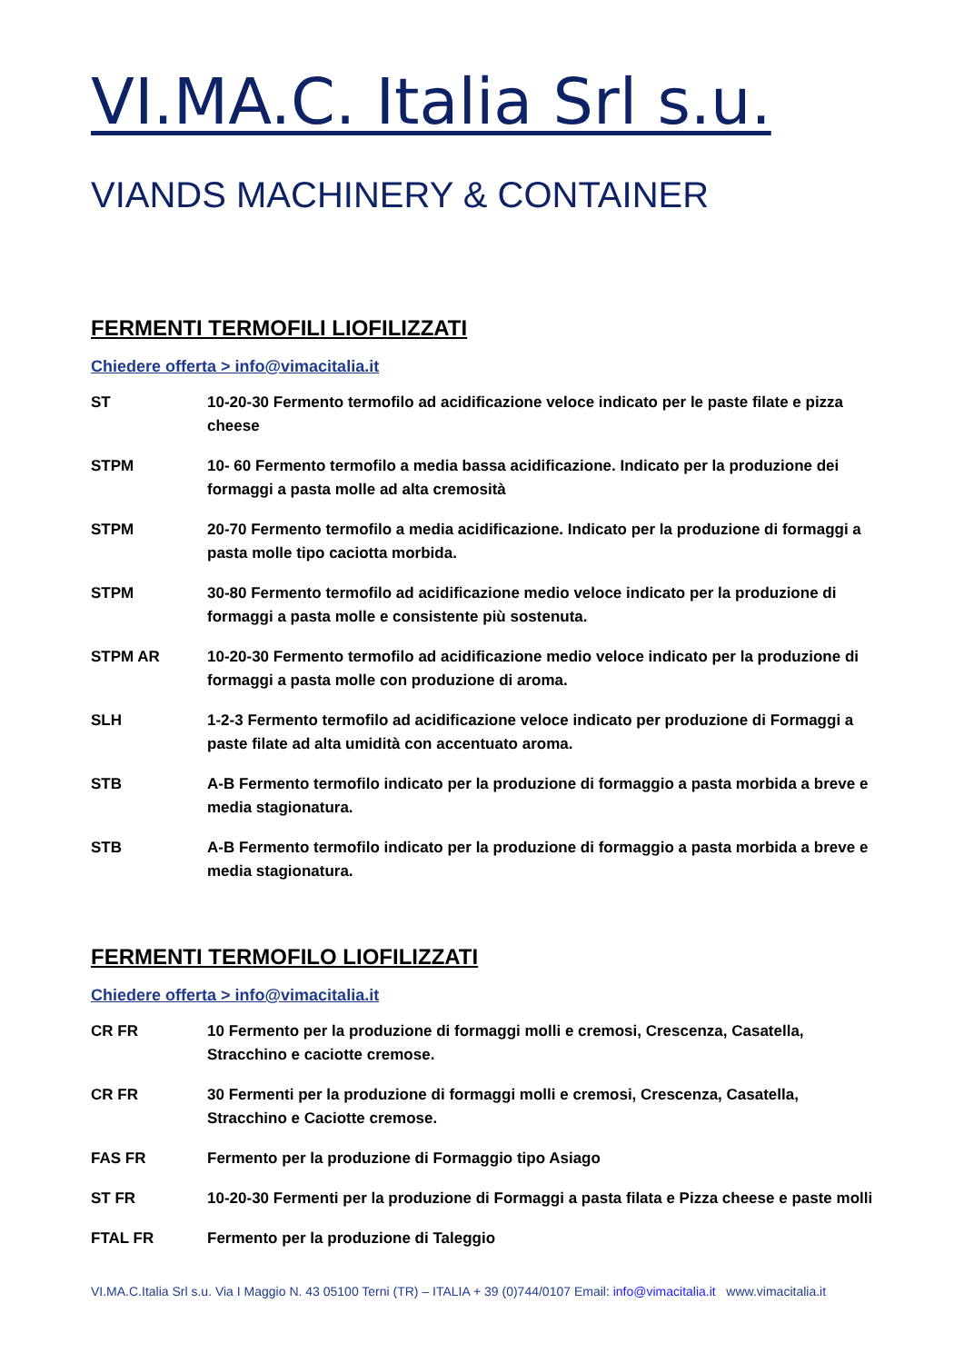VI.MA.C. Italia Srl s.u.
VIANDS MACHINERY & CONTAINER
FERMENTI TERMOFILI LIOFILIZZATI
Chiedere offerta > info@vimacitalia.it
| ST | 10-20-30 Fermento termofilo ad acidificazione veloce indicato per le paste filate e pizza cheese |
| STPM | 10- 60 Fermento termofilo a media bassa acidificazione. Indicato per la produzione dei formaggi a pasta molle ad alta cremosità |
| STPM | 20-70 Fermento termofilo a media acidificazione. Indicato per la produzione di formaggi a pasta molle tipo caciotta morbida. |
| STPM | 30-80 Fermento termofilo ad acidificazione medio veloce indicato per la produzione di formaggi a pasta molle e consistente più sostenuta. |
| STPM AR | 10-20-30 Fermento termofilo ad acidificazione medio veloce indicato per la produzione di formaggi a pasta molle con produzione di aroma. |
| SLH | 1-2-3 Fermento termofilo ad acidificazione veloce indicato per produzione di Formaggi a paste filate ad alta umidità con accentuato aroma. |
| STB | A-B Fermento termofilo indicato per la produzione di formaggio a pasta morbida a breve e media stagionatura. |
| STB | A-B Fermento termofilo indicato per la produzione di formaggio a pasta morbida a breve e media stagionatura. |
FERMENTI TERMOFILO LIOFILIZZATI
Chiedere offerta > info@vimacitalia.it
| CR FR | 10 Fermento per la produzione di formaggi molli e cremosi, Crescenza, Casatella, Stracchino e caciotte cremose. |
| CR FR | 30 Fermenti per la produzione di formaggi molli e cremosi, Crescenza, Casatella, Stracchino e Caciotte cremose. |
| FAS FR | Fermento per la produzione di Formaggio tipo Asiago |
| ST FR | 10-20-30 Fermenti per la produzione di Formaggi a pasta filata e Pizza cheese e paste molli |
| FTAL FR | Fermento per la produzione di Taleggio |
VI.MA.C.Italia Srl s.u. Via I Maggio N. 43 05100 Terni (TR) – ITALIA + 39 (0)744/0107 Email: info@vimacitalia.it www.vimacitalia.it